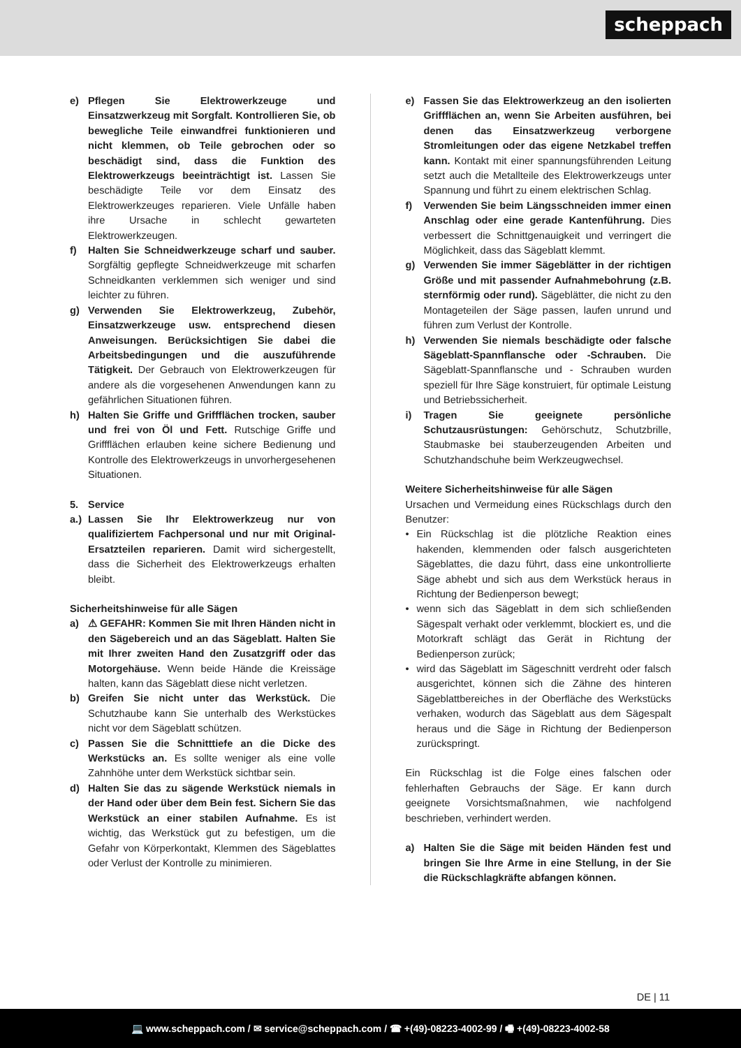scheppach
e) Pflegen Sie Elektrowerkzeuge und Einsatzwerkzeug mit Sorgfalt. Kontrollieren Sie, ob bewegliche Teile einwandfrei funktionieren und nicht klemmen, ob Teile gebrochen oder so beschädigt sind, dass die Funktion des Elektrowerkzeugs beeinträchtigt ist. Lassen Sie beschädigte Teile vor dem Einsatz des Elektrowerkzeuges reparieren. Viele Unfälle haben ihre Ursache in schlecht gewarteten Elektrowerkzeugen.
f) Halten Sie Schneidwerkzeuge scharf und sauber. Sorgfältig gepflegte Schneidwerkzeuge mit scharfen Schneidkanten verklemmen sich weniger und sind leichter zu führen.
g) Verwenden Sie Elektrowerkzeug, Zubehör, Einsatzwerkzeuge usw. entsprechend diesen Anweisungen. Berücksichtigen Sie dabei die Arbeitsbedingungen und die auszuführende Tätigkeit. Der Gebrauch von Elektrowerkzeugen für andere als die vorgesehenen Anwendungen kann zu gefährlichen Situationen führen.
h) Halten Sie Griffe und Griffflächen trocken, sauber und frei von Öl und Fett. Rutschige Griffe und Griffflächen erlauben keine sichere Bedienung und Kontrolle des Elektrowerkzeugs in unvorhergesehenen Situationen.
5. Service
a.)
Lassen Sie Ihr Elektrowerkzeug nur von qualifiziertem Fachpersonal und nur mit Original-Ersatzteilen reparieren. Damit wird sichergestellt, dass die Sicherheit des Elektrowerkzeugs erhalten bleibt.
Sicherheitshinweise für alle Sägen
a) ⚠ GEFAHR: Kommen Sie mit Ihren Händen nicht in den Sägebereich und an das Sägeblatt. Halten Sie mit Ihrer zweiten Hand den Zusatzgriff oder das Motorgehäuse. Wenn beide Hände die Kreissäge halten, kann das Sägeblatt diese nicht verletzen.
b) Greifen Sie nicht unter das Werkstück. Die Schutzhaube kann Sie unterhalb des Werkstückes nicht vor dem Sägeblatt schützen.
c) Passen Sie die Schnitttiefe an die Dicke des Werkstücks an. Es sollte weniger als eine volle Zahnhöhe unter dem Werkstück sichtbar sein.
d) Halten Sie das zu sägende Werkstück niemals in der Hand oder über dem Bein fest. Sichern Sie das Werkstück an einer stabilen Aufnahme. Es ist wichtig, das Werkstück gut zu befestigen, um die Gefahr von Körperkontakt, Klemmen des Sägeblattes oder Verlust der Kontrolle zu minimieren.
e) Fassen Sie das Elektrowerkzeug an den isolierten Griffflächen an, wenn Sie Arbeiten ausführen, bei denen das Einsatzwerkzeug verborgene Stromleitungen oder das eigene Netzkabel treffen kann. Kontakt mit einer spannungsführenden Leitung setzt auch die Metallteile des Elektrowerkzeugs unter Spannung und führt zu einem elektrischen Schlag.
f) Verwenden Sie beim Längsschneiden immer einen Anschlag oder eine gerade Kantenführung. Dies verbessert die Schnittgenauigkeit und verringert die Möglichkeit, dass das Sägeblatt klemmt.
g) Verwenden Sie immer Sägeblätter in der richtigen Größe und mit passender Aufnahmebohrung (z.B. sternförmig oder rund). Sägeblätter, die nicht zu den Montageteilen der Säge passen, laufen unrund und führen zum Verlust der Kontrolle.
h) Verwenden Sie niemals beschädigte oder falsche Sägeblatt-Spannflansche oder -Schrauben. Die Sägeblatt-Spannflansche und - Schrauben wurden speziell für Ihre Säge konstruiert, für optimale Leistung und Betriebssicherheit.
i) Tragen Sie geeignete persönliche Schutzausrüstungen: Gehörschutz, Schutzbrille, Staubmaske bei stauberzeugenden Arbeiten und Schutzhandschuhe beim Werkzeugwechsel.
Weitere Sicherheitshinweise für alle Sägen
Ursachen und Vermeidung eines Rückschlags durch den Benutzer:
• Ein Rückschlag ist die plötzliche Reaktion eines hakenden, klemmenden oder falsch ausgerichteten Sägeblattes, die dazu führt, dass eine unkontrollierte Säge abhebt und sich aus dem Werkstück heraus in Richtung der Bedienperson bewegt;
• wenn sich das Sägeblatt in dem sich schließenden Sägespalt verhakt oder verklemmt, blockiert es, und die Motorkraft schlägt das Gerät in Richtung der Bedienperson zurück;
• wird das Sägeblatt im Sägeschnitt verdreht oder falsch ausgerichtet, können sich die Zähne des hinteren Sägeblattbereiches in der Oberfläche des Werkstücks verhaken, wodurch das Sägeblatt aus dem Sägespalt heraus und die Säge in Richtung der Bedienperson zurückspringt.
Ein Rückschlag ist die Folge eines falschen oder fehlerhaften Gebrauchs der Säge. Er kann durch geeignete Vorsichtsmaßnahmen, wie nachfolgend beschrieben, verhindert werden.
a) Halten Sie die Säge mit beiden Händen fest und bringen Sie Ihre Arme in eine Stellung, in der Sie die Rückschlagkräfte abfangen können.
DE | 11
💻 www.scheppach.com / ✉ service@scheppach.com / ☎ +(49)-08223-4002-99 / 🖷 +(49)-08223-4002-58